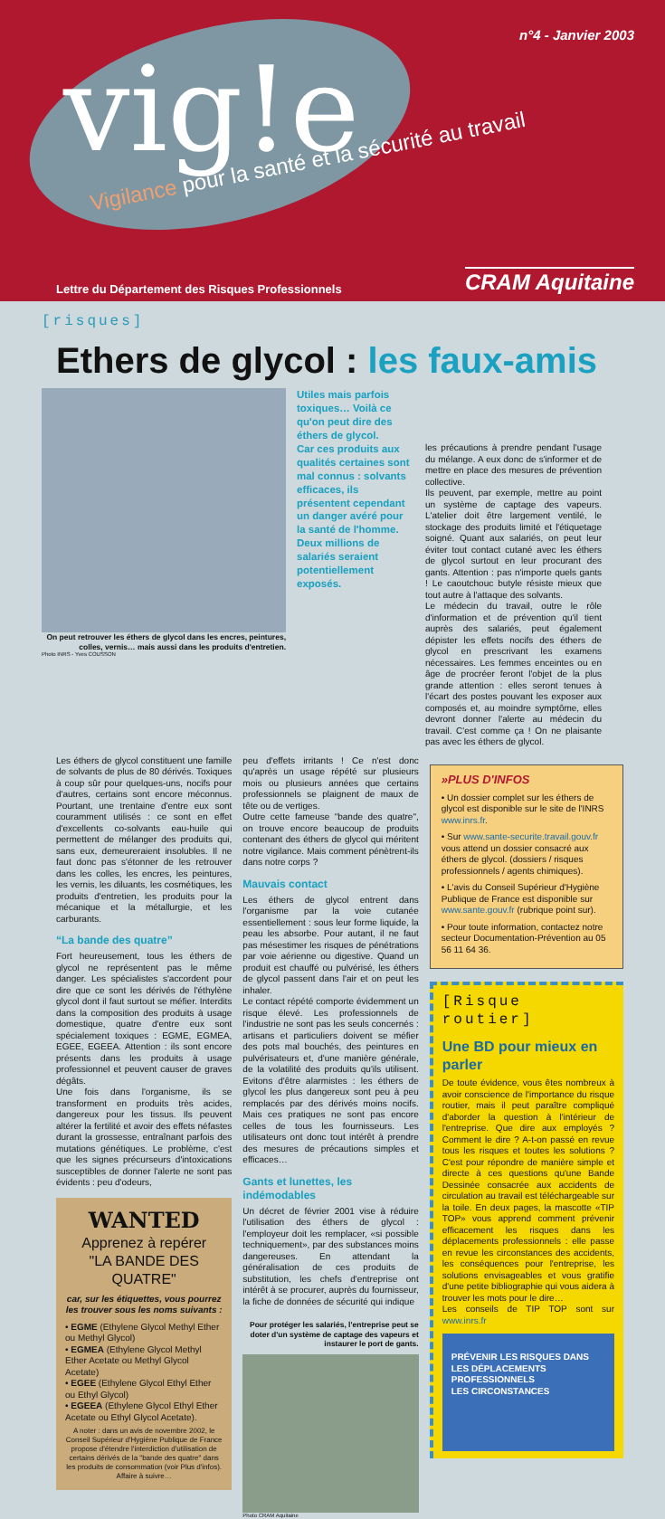n°4 - Janvier 2003
vig!e
Vigilance pour la santé et la sécurité au travail
Lettre du Département des Risques Professionnels
CRAM Aquitaine
[risques]
Ethers de glycol : les faux-amis
On peut retrouver les éthers de glycol dans les encres, peintures, colles, vernis… mais aussi dans les produits d'entretien.
Photo INRS - Yves COUSSON
Utiles mais parfois toxiques… Voilà ce qu'on peut dire des éthers de glycol.
Car ces produits aux qualités certaines sont mal connus : solvants efficaces, ils présentent cependant un danger avéré pour la santé de l'homme. Deux millions de salariés seraient potentiellement exposés.
les précautions à prendre pendant l'usage du mélange. A eux donc de s'informer et de mettre en place des mesures de prévention collective.
Ils peuvent, par exemple, mettre au point un système de captage des vapeurs. L'atelier doit être largement ventilé, le stockage des produits limité et l'étiquetage soigné. Quant aux salariés, on peut leur éviter tout contact cutané avec les éthers de glycol surtout en leur procurant des gants. Attention : pas n'importe quels gants ! Le caoutchouc butyle résiste mieux que tout autre à l'attaque des solvants.
Le médecin du travail, outre le rôle d'information et de prévention qu'il tient auprès des salariés, peut également dépister les effets nocifs des éthers de glycol en prescrivant les examens nécessaires. Les femmes enceintes ou en âge de procréer feront l'objet de la plus grande attention : elles seront tenues à l'écart des postes pouvant les exposer aux composés et, au moindre symptôme, elles devront donner l'alerte au médecin du travail. C'est comme ça ! On ne plaisante pas avec les éthers de glycol.
Les éthers de glycol constituent une famille de solvants de plus de 80 dérivés. Toxiques à coup sûr pour quelques-uns, nocifs pour d'autres, certains sont encore méconnus. Pourtant, une trentaine d'entre eux sont couramment utilisés : ce sont en effet d'excellents co-solvants eau-huile qui permettent de mélanger des produits qui, sans eux, demeureraient insolubles. Il ne faut donc pas s'étonner de les retrouver dans les colles, les encres, les peintures, les vernis, les diluants, les cosmétiques, les produits d'entretien, les produits pour la mécanique et la métallurgie, et les carburants.
“La bande des quatre”
Fort heureusement, tous les éthers de glycol ne représentent pas le même danger. Les spécialistes s'accordent pour dire que ce sont les dérivés de l'éthylène glycol dont il faut surtout se méfier. Interdits dans la composition des produits à usage domestique, quatre d'entre eux sont spécialement toxiques : EGME, EGMEA, EGEE, EGEEA. Attention : ils sont encore présents dans les produits à usage professionnel et peuvent causer de graves dégâts.
Une fois dans l'organisme, ils se transforment en produits très acides, dangereux pour les tissus. Ils peuvent altérer la fertilité et avoir des effets néfastes durant la grossesse, entraînant parfois des mutations génétiques. Le problème, c'est que les signes précurseurs d'intoxications susceptibles de donner l'alerte ne sont pas évidents : peu d'odeurs,
WANTED
Apprenez à repérer
"LA BANDE DES QUATRE"
car, sur les étiquettes, vous pourrez les trouver sous les noms suivants :
• EGME (Ethylene Glycol Methyl Ether ou Methyl Glycol)
• EGMEA (Ethylene Glycol Methyl Ether Acetate ou Methyl Glycol Acetate)
• EGEE (Ethylene Glycol Ethyl Ether ou Ethyl Glycol)
• EGEEA (Ethylene Glycol Ethyl Ether Acetate ou Ethyl Glycol Acetate).
A noter : dans un avis de novembre 2002, le Conseil Supérieur d'Hygiène Publique de France propose d'étendre l'interdiction d'utilisation de certains dérivés de la "bande des quatre" dans les produits de consommation (voir Plus d'infos). Affaire à suivre…
peu d'effets irritants ! Ce n'est donc qu'après un usage répété sur plusieurs mois ou plusieurs années que certains professionnels se plaignent de maux de tête ou de vertiges.
Outre cette fameuse "bande des quatre", on trouve encore beaucoup de produits contenant des éthers de glycol qui méritent notre vigilance. Mais comment pénètrent-ils dans notre corps ?
Mauvais contact
Les éthers de glycol entrent dans l'organisme par la voie cutanée essentiellement : sous leur forme liquide, la peau les absorbe. Pour autant, il ne faut pas mésestimer les risques de pénétrations par voie aérienne ou digestive. Quand un produit est chauffé ou pulvérisé, les éthers de glycol passent dans l'air et on peut les inhaler.
Le contact répété comporte évidemment un risque élevé. Les professionnels de l'industrie ne sont pas les seuls concernés : artisans et particuliers doivent se méfier des pots mal bouchés, des peintures en pulvérisateurs et, d'une manière générale, de la volatilité des produits qu'ils utilisent. Evitons d'être alarmistes : les éthers de glycol les plus dangereux sont peu à peu remplacés par des dérivés moins nocifs. Mais ces pratiques ne sont pas encore celles de tous les fournisseurs. Les utilisateurs ont donc tout intérêt à prendre des mesures de précautions simples et efficaces…
Gants et lunettes, les indémodables
Un décret de février 2001 vise à réduire l'utilisation des éthers de glycol : l'employeur doit les remplacer, «si possible techniquement», par des substances moins dangereuses. En attendant la généralisation de ces produits de substitution, les chefs d'entreprise ont intérêt à se procurer, auprès du fournisseur, la fiche de données de sécurité qui indique
Pour protéger les salariés, l'entreprise peut se doter d'un système de captage des vapeurs et instaurer le port de gants.
Photo CRAM Aquitaine
»PLUS D'INFOS
• Un dossier complet sur les éthers de glycol est disponible sur le site de l'INRS www.inrs.fr.
• Sur www.sante-securite.travail.gouv.fr vous attend un dossier consacré aux éthers de glycol. (dossiers / risques professionnels / agents chimiques).
• L'avis du Conseil Supérieur d'Hygiène Publique de France est disponible sur www.sante.gouv.fr (rubrique point sur).
• Pour toute information, contactez notre secteur Documentation-Prévention au 05 56 11 64 36.
[Risque routier]
Une BD pour mieux en parler
De toute évidence, vous êtes nombreux à avoir conscience de l'importance du risque routier, mais il peut paraître compliqué d'aborder la question à l'intérieur de l'entreprise. Que dire aux employés ? Comment le dire ? A-t-on passé en revue tous les risques et toutes les solutions ? C'est pour répondre de manière simple et directe à ces questions qu'une Bande Dessinée consacrée aux accidents de circulation au travail est téléchargeable sur la toile. En deux pages, la mascotte «TIP TOP» vous apprend comment prévenir efficacement les risques dans les déplacements professionnels : elle passe en revue les circonstances des accidents, les conséquences pour l'entreprise, les solutions envisageables et vous gratifie d'une petite bibliographie qui vous aidera à trouver les mots pour le dire…
Les conseils de TIP TOP sont sur www.inrs.fr
PRÉVENIR LES RISQUES DANS LES DÉPLACEMENTS PROFESSIONNELS
LES CIRCONSTANCES